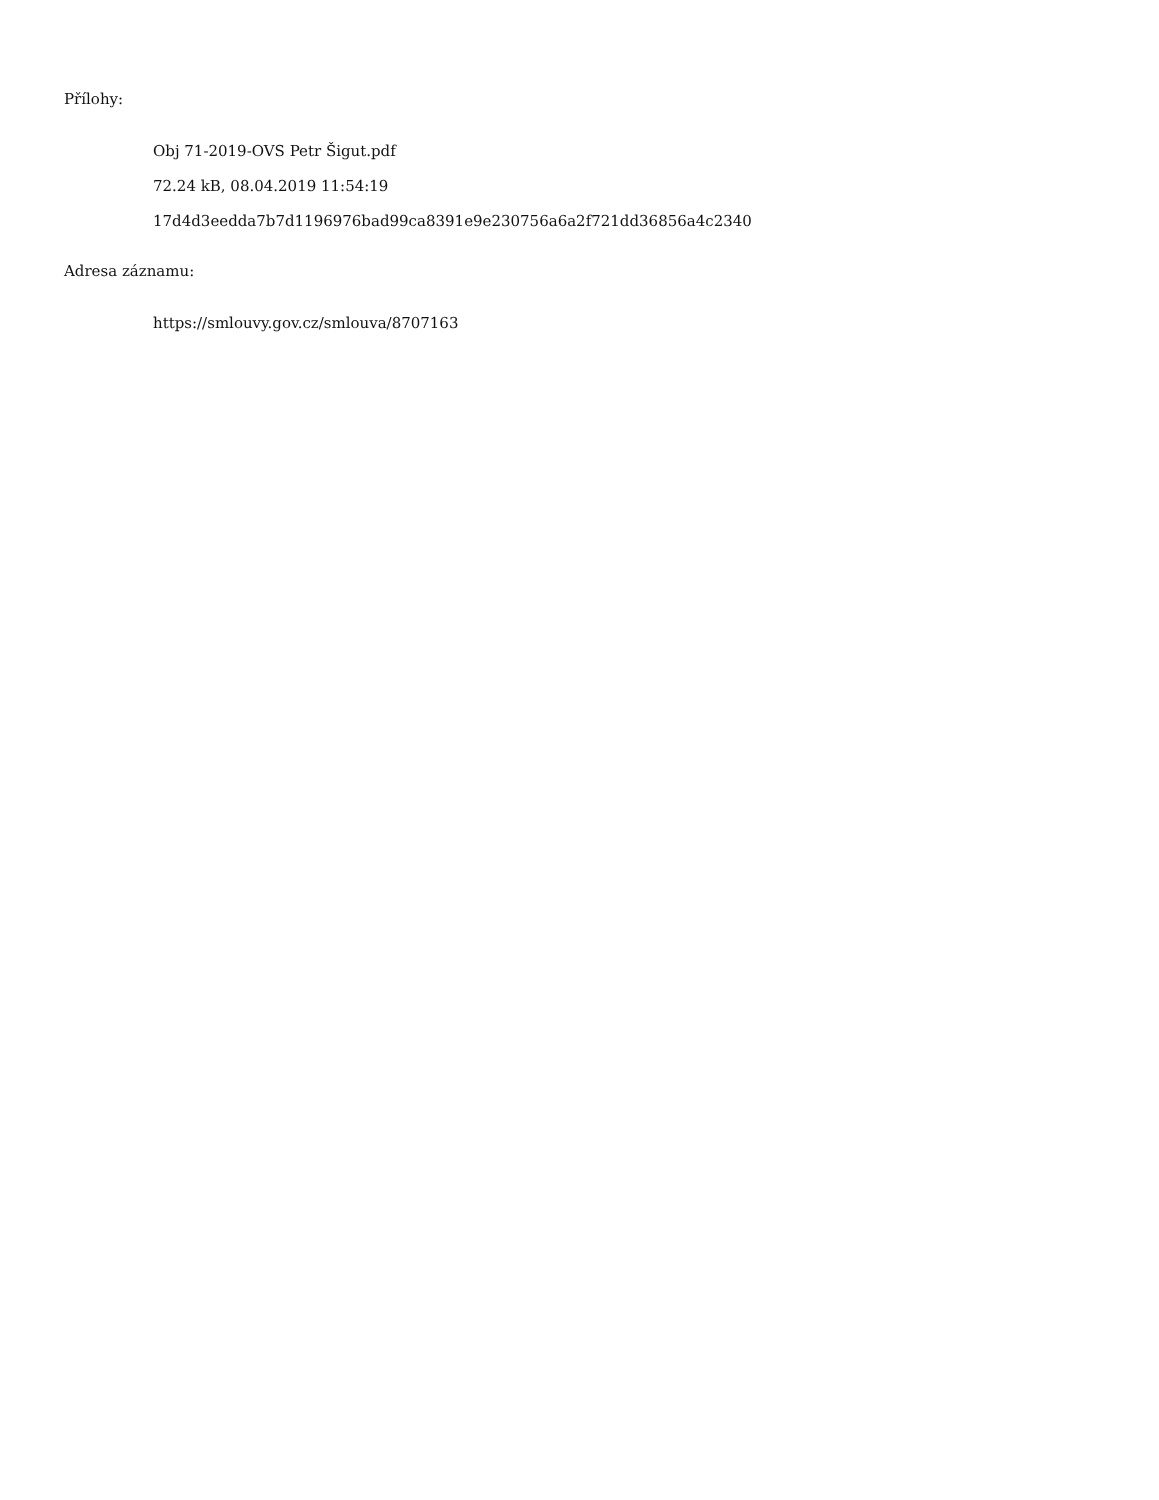Přílohy:
Obj 71-2019-OVS Petr Šigut.pdf
72.24 kB, 08.04.2019 11:54:19
17d4d3eedda7b7d1196976bad99ca8391e9e230756a6a2f721dd36856a4c2340
Adresa záznamu:
https://smlouvy.gov.cz/smlouva/8707163